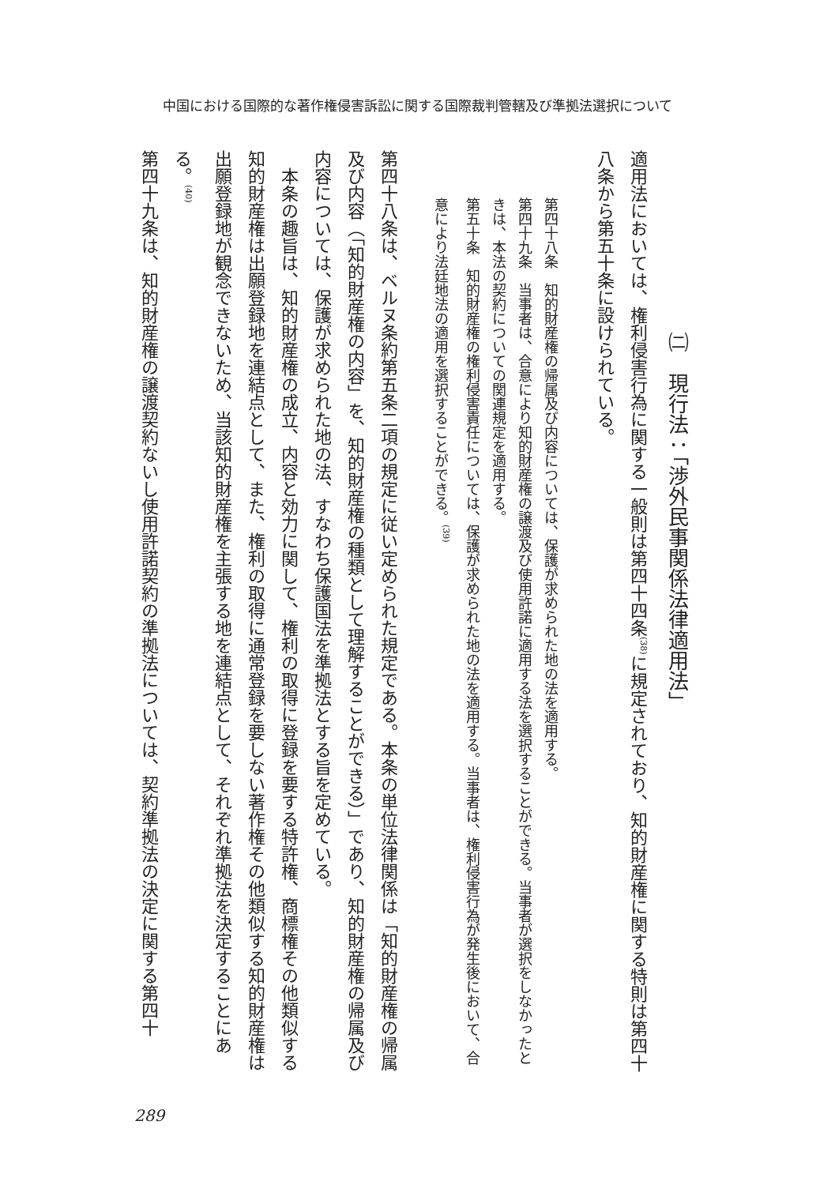中国における国際的な著作権侵害訴訟に関する国際裁判管轄及び準拠法選択について
㈡　現行法：「渉外民事関係法律適用法」
適用法においては、権利侵害行為に関する一般則は第四十四条<sup>(38)</sup>に規定されており、知的財産権に関する特則は第四十八条から第五十条に設けられている。
第四十八条　知的財産権の帰属及び内容については、保護が求められた地の法を適用する。
第四十九条　当事者は、合意により知的財産権の譲渡及び使用許諾に適用する法を選択することができる。当事者が選択をしなかったときは、本法の契約についての関連規定を適用する。
第五十条　知的財産権の権利侵害責任については、保護が求められた地の法を適用する。当事者は、権利侵害行為が発生後において、合意により法廷地法の適用を選択することができる。<sup>(39)</sup>
第四十八条は、ベルヌ条約第五条二項の規定に従い定められた規定である。本条の単位法律関係は「知的財産権の帰属及び内容（「知的財産権の内容」を、知的財産権の種類として理解することができる）」であり、知的財産権の帰属及び内容については、保護が求められた地の法、すなわち保護国法を準拠法とする旨を定めている。
　本条の趣旨は、知的財産権の成立、内容と効力に関して、権利の取得に登録を要する特許権、商標権その他類似する知的財産権は出願登録地を連結点として、また、権利の取得に通常登録を要しない著作権その他類似する知的財産権は出願登録地が観念できないため、当該知的財産権を主張する地を連結点として、それぞれ準拠法を決定することにある。<sup>(40)</sup>
第四十九条は、知的財産権の譲渡契約ないし使用許諾契約の準拠法については、契約準拠法の決定に関する第四十
289